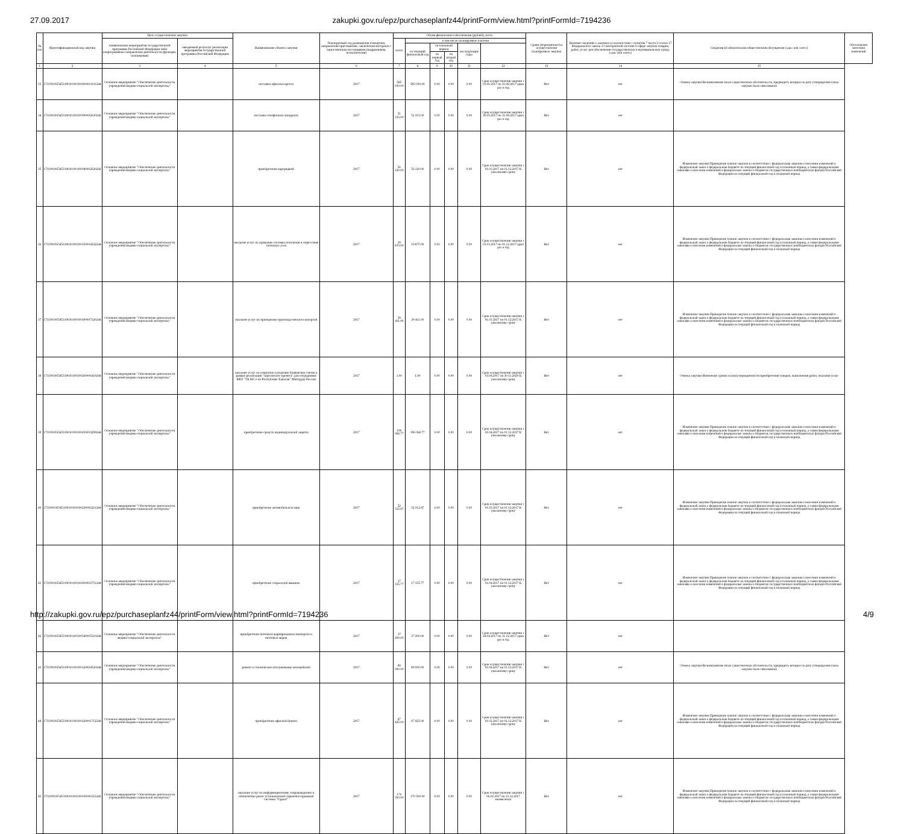27.09.2017 zakupki.gov.ru/epz/purchaseplanfz44/printForm/view.html?printFormId=7194236
| № п/п | Идентификационный код закупки | Цель осуществления закупки | | Наименование объекта закупки | Планируемый год размещения извещения, направления приглашения, заключения контракта с единственным поставщиком (подрядчиком, исполнителем) | Объем финансового обеспечения (рублей), всего | | | | | | Сроки (периодичность) осуществления планируемых закупок | Наличие сведений о закупках в соответствии с пунктом 7 части 2 статьи 17 Федерального закона «О контрактной системе в сфере закупок товаров, работ, услуг для обеспечения государственных и муниципальных нужд» («да» или «нет») | Сведения об обязательном общественном обсуждении («да» или «нет») | Обоснование внесения изменений |
| --- | --- | --- | --- | --- | --- | --- | --- | --- | --- | --- | --- | --- | --- | --- | --- |
| | | наименование мероприятия государственной программы Российской Федерации либо непрограммные направления деятельности (функции, полномочия) | ожидаемый результат реализации мероприятия государственной программы Российской Федерации | | | всего | в том числе планируемые платежи | | | | | | | | |
| | | | | | | | на текущий финансовый год | на плановый период | | последующие годы | | | | | |
| | | | | | | | | на первый год | на второй год | | | | | | |
| 1 | 2 | 3 | 4 | 5 | 6 | 7 | 8 | 9 | 10 | 11 | 12 | 13 | 14 | 15 | |
| 33 | 171190106545319010100100600003101244 | Основное мероприятие "Обеспечение деятельности учреждений медико-социальной экспертизы" | | поставка офисных кресел | 2017 | 585 030.00 | 585 030.00 | 0.00 | 0.00 | 0.00 | Срок осуществления закупки с 01.06.2017 по 31.08.2017 один раз в год | Нет | нет | Отмена закупки Возникновение иных существенных обстоятельств, предвидеть которые на дату утверждения плана закупок было невозможно | |
| 34 | 171190106545319010100100590002630242 | Основное мероприятие "Обеспечение деятельности учреждений медико-социальной экспертизы" | | поставка телефонных аппаратов | 2017 | 51 315.00 | 51 315.00 | 0.00 | 0.00 | 0.00 | Срок осуществления закупки с 30.05.2017 по 31.08.2017 один раз в год | Нет | нет | | |
| 35 | 171190106545319010100100040002620242 | Основное мероприятие "Обеспечение деятельности учреждений медико-социальной экспертизы" | | приобретение картриджей | 2017 | 56 120.00 | 56 120.00 | 0.00 | 0.00 | 0.00 | Срок осуществления закупки с 01.03.2017 по 01.12.2017 К указанному сроку | Нет | нет | Изменение закупки Приведение планов закупок в соответствие с федеральным законом о внесении изменений в федеральный закон о федеральном бюджете на текущий финансовый год и плановый период, а также федеральными законами о внесении изменений в федеральные законы о бюджетах государственных внебюджетных фондов Российской Федерации на текущий финансовый год и плановый период | |
| 36 | 171190106545319010100100150004322244 | Основное мероприятие "Обеспечение деятельности учреждений медико-социальной экспертизы" | | оказание услуг по промывке системы отопления и опрессовке теплового узла | 2017 | 19 870.00 | 19 870.00 | 0.00 | 0.00 | 0.00 | Срок осуществления закупки с 01.03.2017 по 01.12.2017 один раз в год | Нет | нет | Изменение закупки Приведение планов закупок в соответствие с федеральным законом о внесении изменений в федеральный закон о федеральном бюджете на текущий финансовый год и плановый период, а также федеральными законами о внесении изменений в федеральные законы о бюджетах государственных внебюджетных фондов Российской Федерации на текущий финансовый год и плановый период | |
| 37 | 171190106545319010100100190007120244 | Основное мероприятие "Обеспечение деятельности учреждений медико-социальной экспертизы" | | оказание услуг по проведению производственного контроля | 2017 | 39 411.00 | 39 411.00 | 0.00 | 0.00 | 0.00 | Срок осуществления закупки с 01.03.2017 по 01.12.2017 К указанному сроку | Нет | нет | Изменение закупки Приведение планов закупок в соответствие с федеральным законом о внесении изменений в федеральный закон о федеральном бюджете на текущий финансовый год и плановый период, а также федеральными законами о внесении изменений в федеральные законы о бюджетах государственных внебюджетных фондов Российской Федерации на текущий финансовый год и плановый период | |
| 38 | 171190106545319010100100260006419244 | Основное мероприятие "Обеспечение деятельности учреждений медико-социальной экспертизы" | | оказание услуг по открытию и ведению банковских счетов в рамках реализации "зарплатного проекта" для сотрудников ФКУ "ГБ МСЭ по Республике Хакасия" Минтруда России | 2017 | 1.00 | 1.00 | 0.00 | 0.00 | 0.00 | Срок осуществления закупки с 01.04.2017 по 30.11.2020 К указанному сроку | Нет | нет | Отмена закупки Изменение сроков и (или) периодичности приобретения товаров, выполнения работ, оказания услуг | |
| 39 | 171190106545319010100100250003299244 | Основное мероприятие "Обеспечение деятельности учреждений медико-социальной экспертизы" | | приобретение средств индивидуальной защиты | 2017 | 196 068.77 | 196 068.77 | 0.00 | 0.00 | 0.00 | Срок осуществления закупки с 01.04.2017 по 01.12.2017 К указанному сроку | Нет | нет | Изменение закупки Приведение планов закупок в соответствие с федеральным законом о внесении изменений в федеральный закон о федеральном бюджете на текущий финансовый год и плановый период, а также федеральными законами о внесении изменений в федеральные законы о бюджетах государственных внебюджетных фондов Российской Федерации на текущий финансовый год и плановый период | |
| 40 | 171190106545319010100100230002211244 | Основное мероприятие "Обеспечение деятельности учреждений медико-социальной экспертизы" | | приобретение автомобильных шин | 2017 | 52 312.87 | 52 312.87 | 0.00 | 0.00 | 0.00 | Срок осуществления закупки с 01.03.2017 по 01.12.2017 К указанному сроку | Нет | нет | Изменение закупки Приведение планов закупок в соответствие с федеральным законом о внесении изменений в федеральный закон о федеральном бюджете на текущий финансовый год и плановый период, а также федеральными законами о внесении изменений в федеральные законы о бюджетах государственных внебюджетных фондов Российской Федерации на текущий финансовый год и плановый период | |
| 41 | 171190106545319010100100200002751244 | Основное мероприятие "Обеспечение деятельности учреждений медико-социальной экспертизы" | | приобретение стиральной машины | 2017 | 17 335.77 | 17 335.77 | 0.00 | 0.00 | 0.00 | Срок осуществления закупки с 01.04.2017 по 01.12.2017 К указанному сроку | Нет | нет | Изменение закупки Приведение планов закупок в соответствие с федеральным законом о внесении изменений в федеральный закон о федеральном бюджете на текущий финансовый год и плановый период, а также федеральными законами о внесении изменений в федеральные законы о бюджетах государственных внебюджетных фондов Российской Федерации на текущий финансовый год и плановый период | |
| 42 | 171190106545319010100100540005310244 | Основное мероприятие "Обеспечение деятельности медико-социальной экспертизы" | | приобретение почтовых маркированных конвертов и почтовых марок | 2017 | 37 200.00 | 37 200.00 | 0.00 | 0.00 | 0.00 | Срок осуществления закупки с 24.04.2017 по 31.12.2017 один раз в год | Нет | нет | | |
| 43 | 171190106545319010100100120004520244 | Основное мероприятие "Обеспечение деятельности учреждений медико-социальной экспертизы" | | ремонт и техническое обслуживание автомобилей | 2017 | 89 000.00 | 89 000.00 | 0.00 | 0.00 | 0.00 | Срок осуществления закупки с 01.04.2017 по 01.12.2017 К указанному сроку | Нет | нет | Отмена закупки Возникновение иных существенных обстоятельств, предвидеть которые на дату утверждения плана закупок было невозможно | |
| 44 | 171190106545319010100100220001712244 | Основное мероприятие "Обеспечение деятельности учреждений медико-социальной экспертизы" | | приобретение офисной бумаги | 2017 | 87 425.00 | 87 425.00 | 0.00 | 0.00 | 0.00 | Срок осуществления закупки с 01.02.2017 по 01.12.2017 К указанному сроку | Нет | нет | Изменение закупки Приведение планов закупок в соответствие с федеральным законом о внесении изменений в федеральный закон о федеральном бюджете на текущий финансовый год и плановый период, а также федеральными законами о внесении изменений в федеральные законы о бюджетах государственных внебюджетных фондов Российской Федерации на текущий финансовый год и плановый период | |
| 45 | 171190106545319010100100030006311242 | Основное мероприятие "Обеспечение деятельности учреждений медико-социальной экспертизы" | | оказание услуг по информационному сопровождению и обновлению ранее установленной справочно-правовой системы "Гарант" | 2017 | 170 500.00 | 170 500.00 | 0.00 | 0.00 | 0.00 | Срок осуществления закупки с 06.02.2017 по 31.12.2017 ежемесячно | Нет | нет | Изменение закупки Приведение планов закупок в соответствие с федеральным законом о внесении изменений в федеральный закон о федеральном бюджете на текущий финансовый год и плановый период, а также федеральными законами о внесении изменений в федеральные законы о бюджетах государственных внебюджетных фондов Российской Федерации на текущий финансовый год и плановый период | |
http://zakupki.gov.ru/epz/purchaseplanfz44/printForm/view.html?printFormId=7194236 4/9